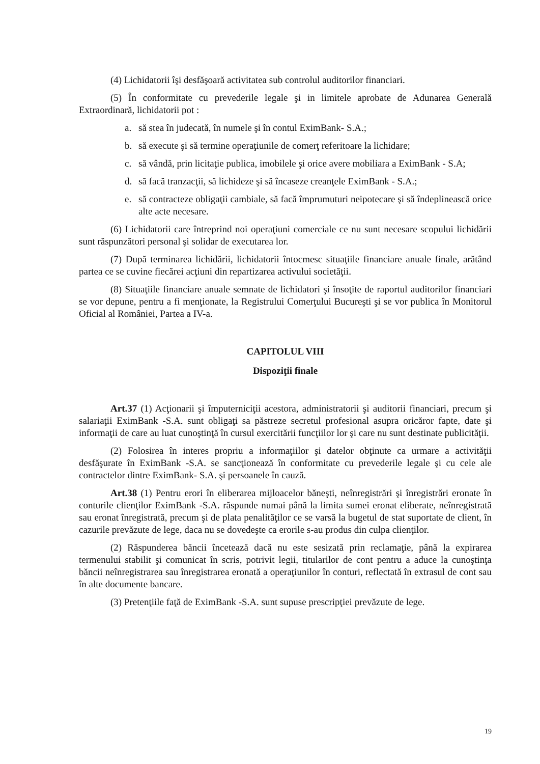(4) Lichidatorii îşi desfăşoară activitatea sub controlul auditorilor financiari.
(5) În conformitate cu prevederile legale şi in limitele aprobate de Adunarea Generală Extraordinară, lichidatorii pot :
a. să stea în judecată, în numele şi în contul EximBank- S.A.;
b. să execute şi să termine operaţiunile de comerţ referitoare la lichidare;
c. să vândă, prin licitaţie publica, imobilele şi orice avere mobiliara a EximBank - S.A;
d. să facă tranzacţii, să lichideze şi să încaseze creanţele EximBank - S.A.;
e. să contracteze obligaţii cambiale, să facă împrumuturi neipotecare şi să îndeplinească orice alte acte necesare.
(6) Lichidatorii care întreprind noi operaţiuni comerciale ce nu sunt necesare scopului lichidării sunt răspunzători personal şi solidar de executarea lor.
(7) După terminarea lichidării, lichidatorii întocmesc situaţiile financiare anuale finale, arătând partea ce se cuvine fiecărei acţiuni din repartizarea activului societăţii.
(8) Situaţiile financiare anuale semnate de lichidatori şi însoţite de raportul auditorilor financiari se vor depune, pentru a fi menţionate, la Registrului Comerţului Bucureşti şi se vor publica în Monitorul Oficial al României, Partea a IV-a.
CAPITOLUL VIII
Dispoziţii finale
Art.37 (1) Acţionarii şi împuterniciţii acestora, administratorii şi auditorii financiari, precum şi salariaţii EximBank -S.A. sunt obligaţi sa păstreze secretul profesional asupra oricăror fapte, date şi informaţii de care au luat cunoştinţă în cursul exercitării funcţiilor lor şi care nu sunt destinate publicităţii.
(2) Folosirea în interes propriu a informaţiilor şi datelor obţinute ca urmare a activităţii desfăşurate în EximBank -S.A. se sancţionează în conformitate cu prevederile legale şi cu cele ale contractelor dintre EximBank- S.A. şi persoanele în cauză.
Art.38 (1) Pentru erori în eliberarea mijloacelor băneşti, neînregistrări şi înregistrări eronate în conturile clienţilor EximBank -S.A. răspunde numai până la limita sumei eronat eliberate, neînregistrată sau eronat înregistrată, precum şi de plata penalităţilor ce se varsă la bugetul de stat suportate de client, în cazurile prevăzute de lege, daca nu se dovedeşte ca erorile s-au produs din culpa clienţilor.
(2) Răspunderea băncii încetează dacă nu este sesizată prin reclamaţie, până la expirarea termenului stabilit şi comunicat în scris, potrivit legii, titularilor de cont pentru a aduce la cunoştinţa băncii neînregistrarea sau înregistrarea eronată a operaţiunilor în conturi, reflectată în extrasul de cont sau în alte documente bancare.
(3) Pretenţiile faţă de EximBank -S.A. sunt supuse prescripţiei prevăzute de lege.
19